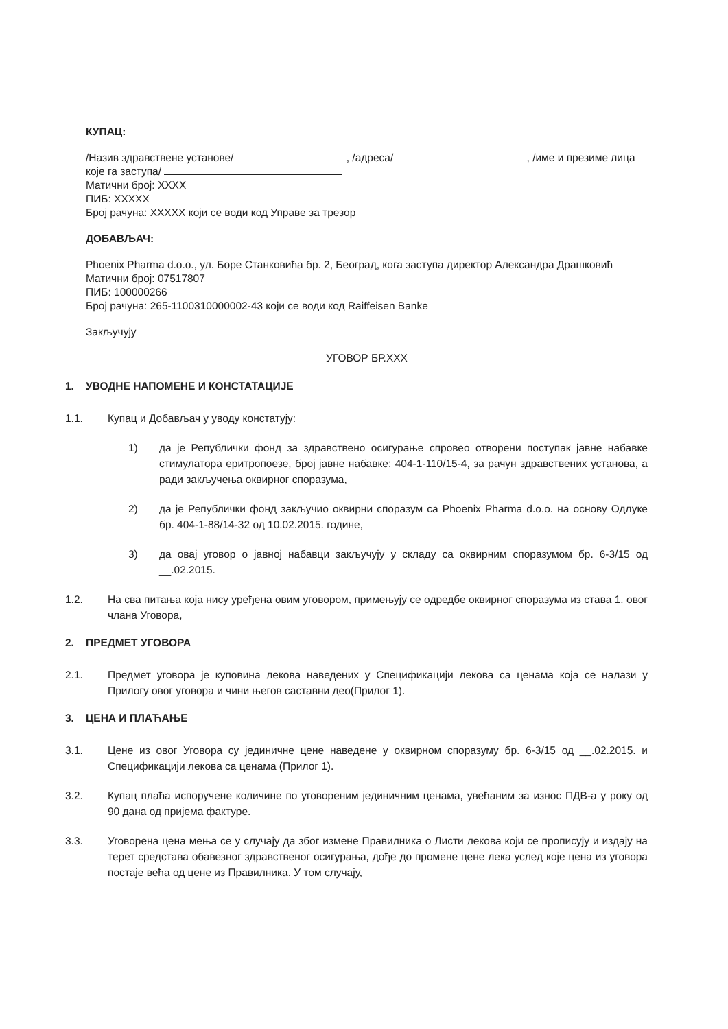КУПАЦ:
/Назив здравствене установе/ , /адреса/ , /име и презиме лица које га заступа/
Матични број: XXXX
ПИБ: XXXXX
Број рачуна: XXXXX који се води код Управе за трезор
ДОБАВЉАЧ:
Phoenix Pharma d.o.o., ул. Боре Станковића бр. 2, Београд, кога заступа директор Александра Драшковић
Матични број: 07517807
ПИБ: 100000266
Број рачуна: 265-1100310000002-43 који се води код Raiffeisen Banke
Закључују
УГОВОР БР.XXX
1. УВОДНЕ НАПОМЕНЕ И КОНСТАТАЦИЈЕ
1.1. Купац и Добављач у уводу констатују:
1) да је Републички фонд за здравствено осигурање спровео отворени поступак јавне набавке стимулатора еритропоезе, број јавне набавке: 404-1-110/15-4, за рачун здравствених установа, а ради закључења оквирног споразума,
2) да је Републички фонд закључио оквирни споразум са Phoenix Pharma d.o.o. на основу Одлуке бр. 404-1-88/14-32 од 10.02.2015. године,
3) да овај уговор о јавној набавци закључују у складу са оквирним споразумом бр. 6-3/15 од __.02.2015.
1.2. На сва питања која нису уређена овим уговором, примењују се одредбе оквирног споразума из става 1. овог члана Уговора,
2. ПРЕДМЕТ УГОВОРА
2.1. Предмет уговора је куповина лекова наведених у Спецификацији лекова са ценама која се налази у Прилогу овог уговора и чини његов саставни део(Прилог 1).
3. ЦЕНА И ПЛАЋАЊЕ
3.1. Цене из овог Уговора су јединичне цене наведене у оквирном споразуму бр. 6-3/15 од __.02.2015. и Спецификацији лекова са ценама (Прилог 1).
3.2. Купац плаћа испоручене количине по уговореним јединичним ценама, увећаним за износ ПДВ-а у року од 90 дана од пријема фактуре.
3.3. Уговорена цена мења се у случају да због измене Правилника о Листи лекова који се прописују и издају на терет средстава обавезног здравственог осигурања, дође до промене цене лека услед које цена из уговора постаје већа од цене из Правилника. У том случају,